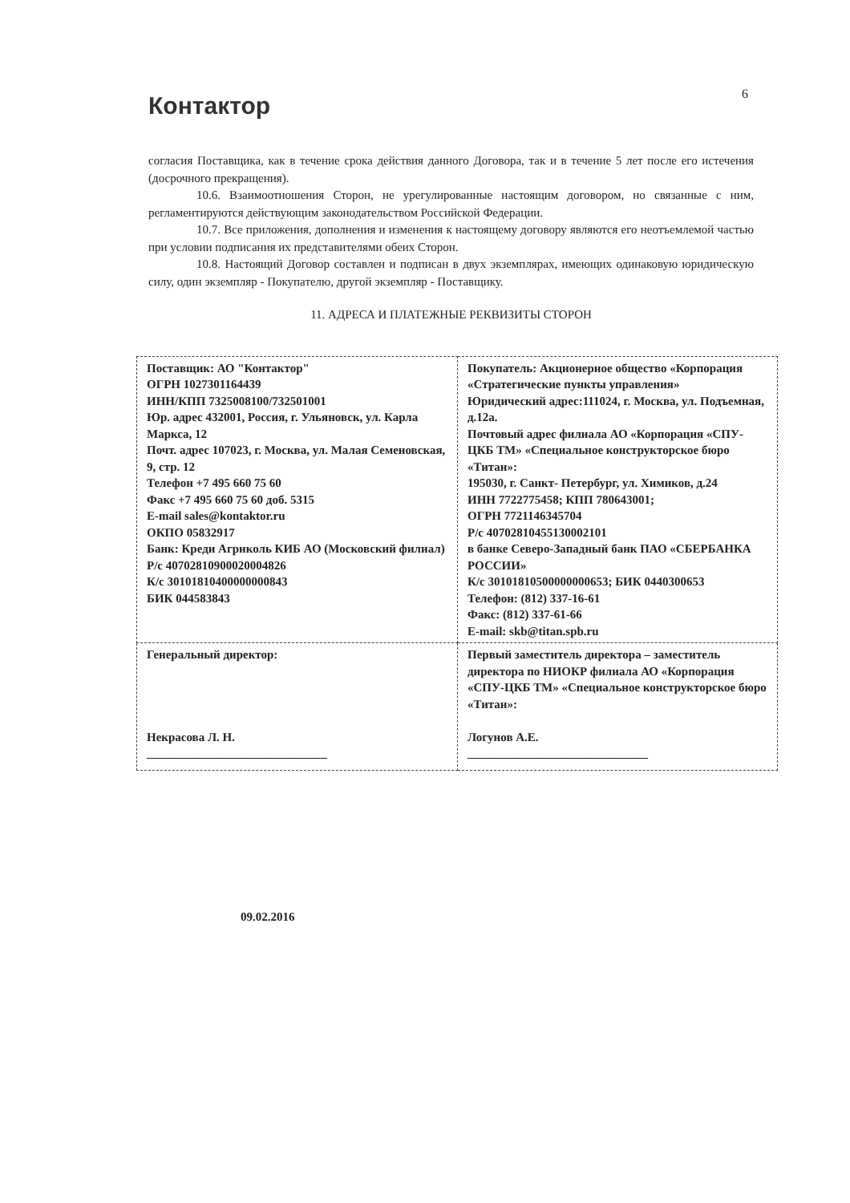6
Контактор
согласия Поставщика, как в течение срока действия данного Договора, так и в течение 5 лет после его истечения (досрочного прекращения).
10.6. Взаимоотношения Сторон, не урегулированные настоящим договором, но связанные с ним, регламентируются действующим законодательством Российской Федерации.
10.7. Все приложения, дополнения и изменения к настоящему договору являются его неотъемлемой частью при условии подписания их представителями обеих Сторон.
10.8. Настоящий Договор составлен и подписан в двух экземплярах, имеющих одинаковую юридическую силу, один экземпляр - Покупателю, другой экземпляр - Поставщику.
11. АДРЕСА И ПЛАТЕЖНЫЕ РЕКВИЗИТЫ СТОРОН
| Поставщик: АО "Контактор" ОГРН 1027301164439 ИНН/КПП 7325008100/732501001 Юр. адрес 432001, Россия, г. Ульяновск, ул. Карла Маркса, 12 Почт. адрес 107023, г. Москва, ул. Малая Семеновская, 9, стр. 12 Телефон +7 495 660 75 60 Факс +7 495 660 75 60 доб. 5315 E-mail sales@kontaktor.ru ОКПО 05832917 Банк: Креди Агриколь КИБ АО (Московский филиал) Р/с 40702810900020004826 К/с 30101810400000000843 БИК 044583843 | Покупатель: Акционерное общество «Корпорация «Стратегические пункты управления» Юридический адрес:111024, г. Москва, ул. Подъемная, д.12а. Почтовый адрес филиала АО «Корпорация «СПУ-ЦКБ ТМ» «Специальное конструкторское бюро «Титан»: 195030, г. Санкт- Петербург, ул. Химиков, д.24 ИНН 7722775458; КПП 780643001; ОГРН 7721146345704 Р/с 40702810455130002101 в банке Северо-Западный банк ПАО «СБЕРБАНКА РОССИИ» К/с 30101810500000000653; БИК 0440300653 Телефон: (812) 337-16-61 Факс: (812) 337-61-66 E-mail: skb@titan.spb.ru |
| Генеральный директор: Некрасова Л. Н. ______________________________ | Первый заместитель директора – заместитель директора по НИОКР филиала АО «Корпорация «СПУ-ЦКБ ТМ» «Специальное конструкторское бюро «Титан»: Логунов А.Е. ______________________________ |
09.02.2016